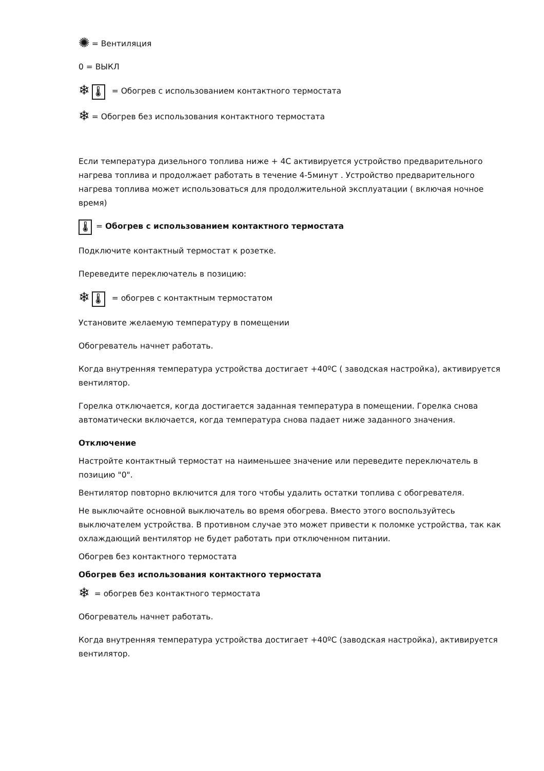✺ = Вентиляция
0 = ВЫКЛ
❄ 🌡 = Обогрев с использованием контактного термостата
❄ = Обогрев без использования контактного термостата
Если температура дизельного топлива ниже + 4C активируется устройство предварительного нагрева топлива и продолжает работать в течение 4-5минут . Устройство предварительного нагрева топлива может использоваться для продолжительной эксплуатации ( включая ночное время)
🌡 = Обогрев с использованием контактного термостата
Подключите контактный термостат к розетке.
Переведите переключатель в позицию:
❄ 🌡 = обогрев с контактным термостатом
Установите желаемую температуру в помещении
Обогреватель начнет работать.
Когда внутренняя температура устройства достигает +40ºC ( заводская настройка), активируется вентилятор.
Горелка отключается, когда достигается заданная температура в помещении. Горелка снова автоматически включается, когда температура снова падает ниже заданного значения.
Отключение
Настройте контактный термостат на наименьшее значение или переведите переключатель в позицию "0".
Вентилятор повторно включится для того чтобы удалить остатки топлива с обогревателя.
Не выключайте основной выключатель во время обогрева. Вместо этого воспользуйтесь выключателем устройства. В противном случае это может привести к поломке устройства, так как охлаждающий вентилятор не будет работать при отключенном питании.
Обогрев без контактного термостата
Обогрев без использования контактного термостата
❄ = обогрев без контактного термостата
Обогреватель начнет работать.
Когда внутренняя температура устройства достигает +40ºC (заводская настройка), активируется вентилятор.